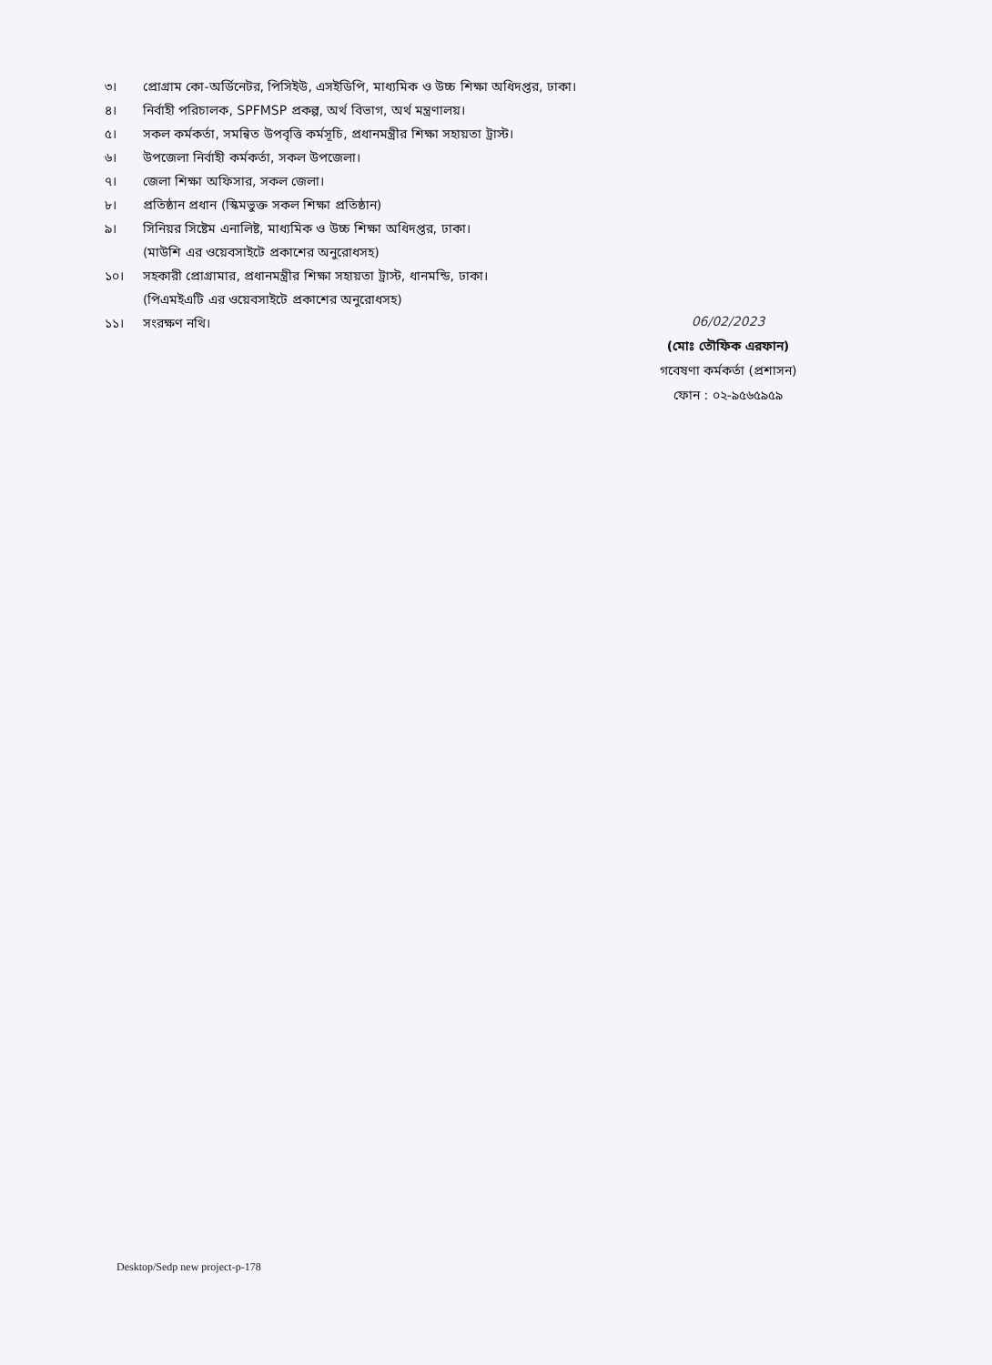৩। প্রোগ্রাম কো-অর্ডিনেটর, পিসিইউ, এসইডিপি, মাধ্যমিক ও উচ্চ শিক্ষা অধিদপ্তর, ঢাকা।
৪। নির্বাহী পরিচালক, SPFMSP প্রকল্প, অর্থ বিভাগ, অর্থ মন্ত্রণালয়।
৫। সকল কর্মকর্তা, সমন্বিত উপবৃত্তি কর্মসূচি, প্রধানমন্ত্রীর শিক্ষা সহায়তা ট্রাস্ট।
৬। উপজেলা নির্বাহী কর্মকর্তা, সকল উপজেলা।
৭। জেলা শিক্ষা অফিসার, সকল জেলা।
৮। প্রতিষ্ঠান প্রধান (স্কিমভুক্ত সকল শিক্ষা প্রতিষ্ঠান)
৯। সিনিয়র সিষ্টেম এনালিষ্ট, মাধ্যমিক ও উচ্চ শিক্ষা অধিদপ্তর, ঢাকা।
(মাউশি এর ওয়েবসাইটে প্রকাশের অনুরোধসহ)
১০। সহকারী প্রোগ্রামার, প্রধানমন্ত্রীর শিক্ষা সহায়তা ট্রাস্ট, ধানমন্ডি, ঢাকা।
(পিএমইএটি এর ওয়েবসাইটে প্রকাশের অনুরোধসহ)
১১। সংরক্ষণ নথি।
06/02/2023
(মোঃ তৌফিক এরফান)
গবেষণা কর্মকর্তা (প্রশাসন)
ফোন : ০২-৯৫৬৫৯৫৯
Desktop/Sedp new project-p-178